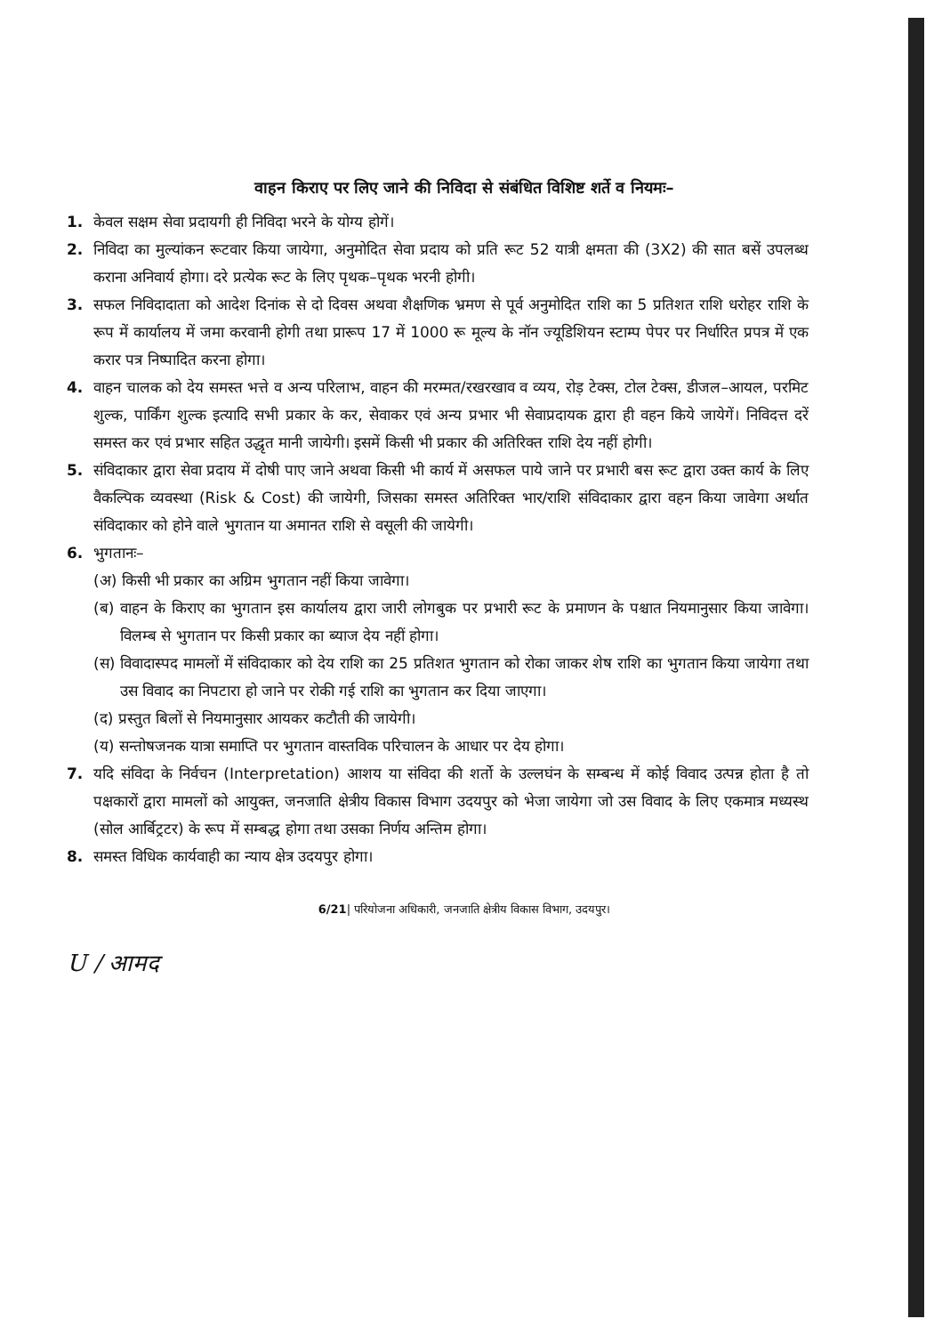वाहन किराए पर लिए जाने की निविदा से संबंधित विशिष्ट शर्ते व नियमः–
1. केवल सक्षम सेवा प्रदायगी ही निविदा भरने के योग्य होगें।
2. निविदा का मुल्यांकन रूटवार किया जायेगा, अनुमोदित सेवा प्रदाय को प्रति रूट 52 यात्री क्षमता की (3X2) की सात बसें उपलब्ध कराना अनिवार्य होगा। दरे प्रत्येक रूट के लिए पृथक–पृथक भरनी होगी।
3. सफल निविदादाता को आदेश दिनांक से दो दिवस अथवा शैक्षणिक भ्रमण से पूर्व अनुमोदित राशि का 5 प्रतिशत राशि धरोहर राशि के रूप में कार्यालय में जमा करवानी होगी तथा प्रारूप 17 में 1000 रू मूल्य के नॉन ज्यूडिशियन स्टाम्प पेपर पर निर्धारित प्रपत्र में एक करार पत्र निष्पादित करना होगा।
4. वाहन चालक को देय समस्त भत्ते व अन्य परिलाभ, वाहन की मरम्मत/रखरखाव व व्यय, रोड़ टेक्स, टोल टेक्स, डीजल–आयल, परमिट शुल्क, पार्किंग शुल्क इत्यादि सभी प्रकार के कर, सेवाकर एवं अन्य प्रभार भी सेवाप्रदायक द्वारा ही वहन किये जायेगें। निविदत्त दरें समस्त कर एवं प्रभार सहित उद्धृत मानी जायेगी। इसमें किसी भी प्रकार की अतिरिक्त राशि देय नहीं होगी।
5. संविदाकार द्वारा सेवा प्रदाय में दोषी पाए जाने अथवा किसी भी कार्य में असफल पाये जाने पर प्रभारी बस रूट द्वारा उक्त कार्य के लिए वैकल्पिक व्यवस्था (Risk & Cost) की जायेगी, जिसका समस्त अतिरिक्त भार/राशि संविदाकार द्वारा वहन किया जावेगा अर्थात संविदाकार को होने वाले भुगतान या अमानत राशि से वसूली की जायेगी।
6. भुगतानः–
(अ) किसी भी प्रकार का अग्रिम भुगतान नहीं किया जावेगा।
(ब) वाहन के किराए का भुगतान इस कार्यालय द्वारा जारी लोगबुक पर प्रभारी रूट के प्रमाणन के पश्चात नियमानुसार किया जावेगा। विलम्ब से भुगतान पर किसी प्रकार का ब्याज देय नहीं होगा।
(स) विवादास्पद मामलों में संविदाकार को देय राशि का 25 प्रतिशत भुगतान को रोका जाकर शेष राशि का भुगतान किया जायेगा तथा उस विवाद का निपटारा हो जाने पर रोकी गई राशि का भुगतान कर दिया जाएगा।
(द) प्रस्तुत बिलों से नियमानुसार आयकर कटौती की जायेगी।
(य) सन्तोषजनक यात्रा समाप्ति पर भुगतान वास्तविक परिचालन के आधार पर देय होगा।
7. यदि संविदा के निर्वचन (Interpretation) आशय या संविदा की शर्तो के उल्लघंन के सम्बन्ध में कोई विवाद उत्पन्न होता है तो पक्षकारों द्वारा मामलों को आयुक्त, जनजाति क्षेत्रीय विकास विभाग उदयपुर को भेजा जायेगा जो उस विवाद के लिए एकमात्र मध्यस्थ (सोल आर्बिट्रटर) के रूप में सम्बद्ध होगा तथा उसका निर्णय अन्तिम होगा।
8. समस्त विधिक कार्यवाही का न्याय क्षेत्र उदयपुर होगा।
6/21| परियोजना अधिकारी, जनजाति क्षेत्रीय विकास विभाग, उदयपुर।
U / आमद